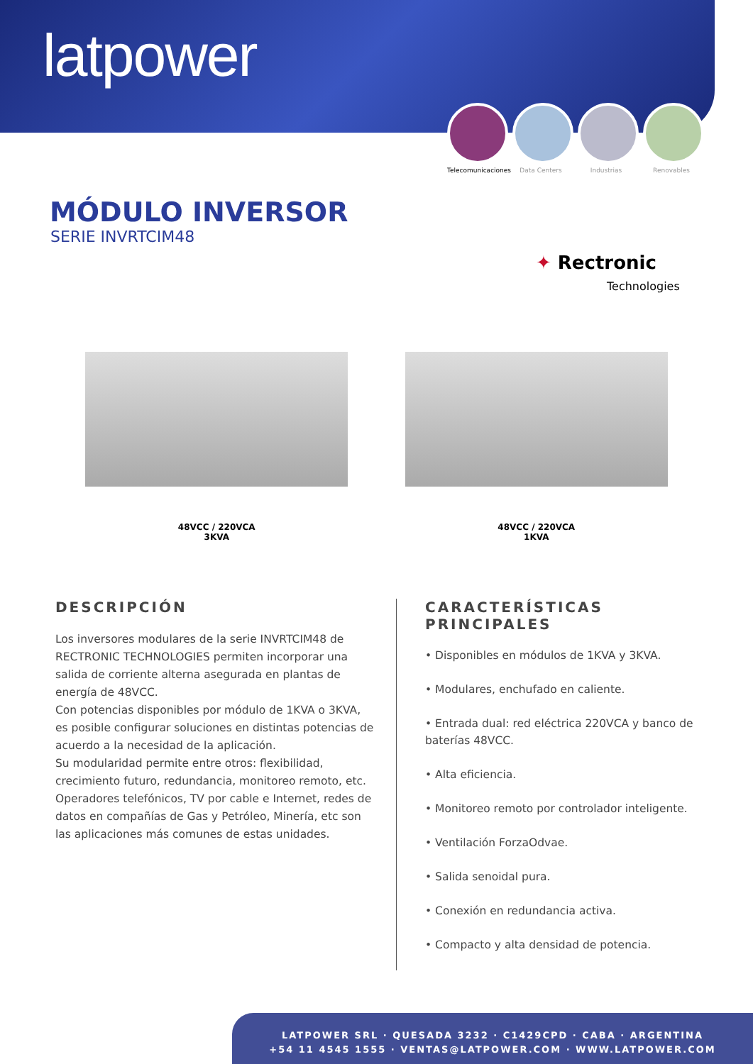latpower
Telecomunicaciones
Data Centers Industrias Renovables
MÓDULO INVERSOR
SERIE INVRTCIM48
✦ Rectronic
Technologies
48VCC / 220VCA
3KVA
48VCC / 220VCA
1KVA
DESCRIPCIÓN
Los inversores modulares de la serie INVRTCIM48 de RECTRONIC TECHNOLOGIES permiten incorporar una salida de corriente alterna asegurada en plantas de energía de 48VCC.
Con potencias disponibles por módulo de 1KVA o 3KVA, es posible configurar soluciones en distintas potencias de acuerdo a la necesidad de la aplicación.
Su modularidad permite entre otros: flexibilidad, crecimiento futuro, redundancia, monitoreo remoto, etc.
Operadores telefónicos, TV por cable e Internet, redes de datos en compañías de Gas y Petróleo, Minería, etc son las aplicaciones más comunes de estas unidades.
CARACTERÍSTICAS PRINCIPALES
• Disponibles en módulos de 1KVA y 3KVA.
• Modulares, enchufado en caliente.
• Entrada dual: red eléctrica 220VCA y banco de baterías 48VCC.
• Alta eficiencia.
• Monitoreo remoto por controlador inteligente.
• Ventilación ForzaOdvae.
• Salida senoidal pura.
• Conexión en redundancia activa.
• Compacto y alta densidad de potencia.
LATPOWER SRL · QUESADA 3232 · C1429CPD · CABA · ARGENTINA
+54 11 4545 1555 · VENTAS@LATPOWER.COM · WWW.LATPOWER.COM